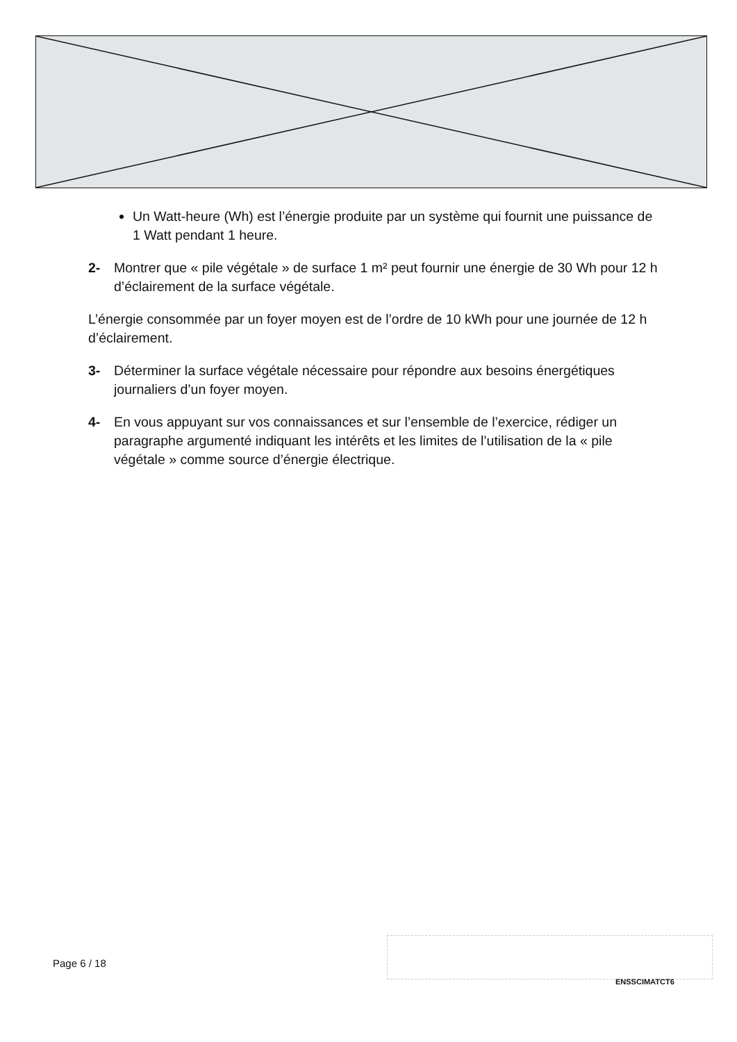Un Watt-heure (Wh) est l’énergie produite par un système qui fournit une puissance de 1 Watt pendant 1 heure.
2- Montrer que « pile végétale » de surface 1 m² peut fournir une énergie de 30 Wh pour 12 h d’éclairement de la surface végétale.
L’énergie consommée par un foyer moyen est de l’ordre de 10 kWh pour une journée de 12 h d’éclairement.
3- Déterminer la surface végétale nécessaire pour répondre aux besoins énergétiques journaliers d’un foyer moyen.
4- En vous appuyant sur vos connaissances et sur l’ensemble de l’exercice, rédiger un paragraphe argumenté indiquant les intérêts et les limites de l’utilisation de la « pile végétale » comme source d’énergie électrique.
Page 6 / 18
ENSSCIMATCT6